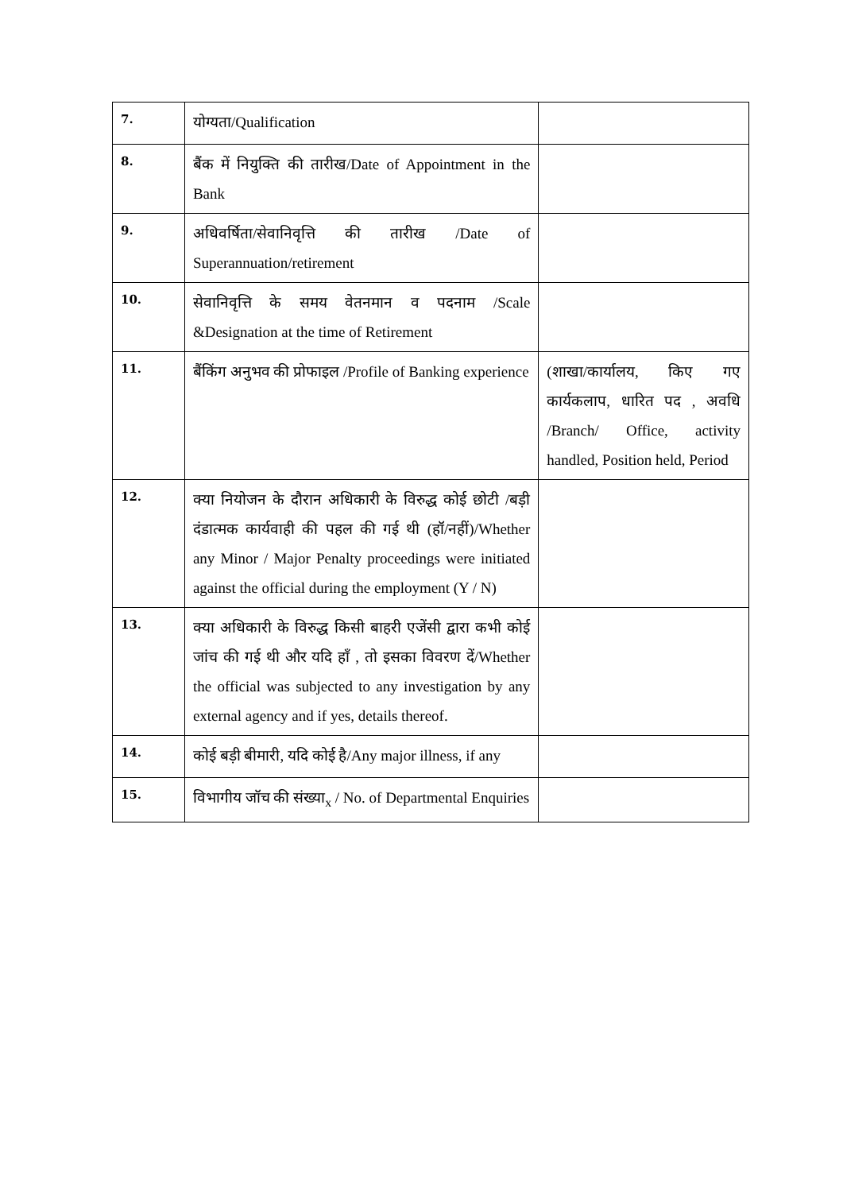| 7. | योग्यता/Qualification | |
| 8. | बैंक में नियुक्ति की तारीख/Date of Appointment in the Bank | |
| 9. | अधिवर्षिता/सेवानिवृत्ति की तारीख /Date of Superannuation/retirement | |
| 10. | सेवानिवृत्ति के समय वेतनमान व पदनाम /Scale &Designation at the time of Retirement | |
| 11. | बैंकिंग अनुभव की प्रोफाइल /Profile of Banking experience | (शाखा/कार्यालय, किए गए कार्यकलाप, धारित पद , अवधि /Branch/ Office, activity handled, Position held, Period |
| 12. | क्या नियोजन के दौरान अधिकारी के विरुद्ध कोई छोटी /बड़ी दंडात्मक कार्यवाही की पहल की गई थी (हॉ/नहीं)/Whether any Minor / Major Penalty proceedings were initiated against the official during the employment (Y / N) | |
| 13. | क्या अधिकारी के विरुद्ध किसी बाहरी एजेंसी द्वारा कभी कोई जांच की गई थी और यदि हाँ , तो इसका विवरण दें/Whether the official was subjected to any investigation by any external agency and if yes, details thereof. | |
| 14. | कोई बड़ी बीमारी, यदि कोई है/Any major illness, if any | |
| 15. | विभागीय जॉच की संख्या<sub>x</sub> / No. of Departmental Enquiries | |